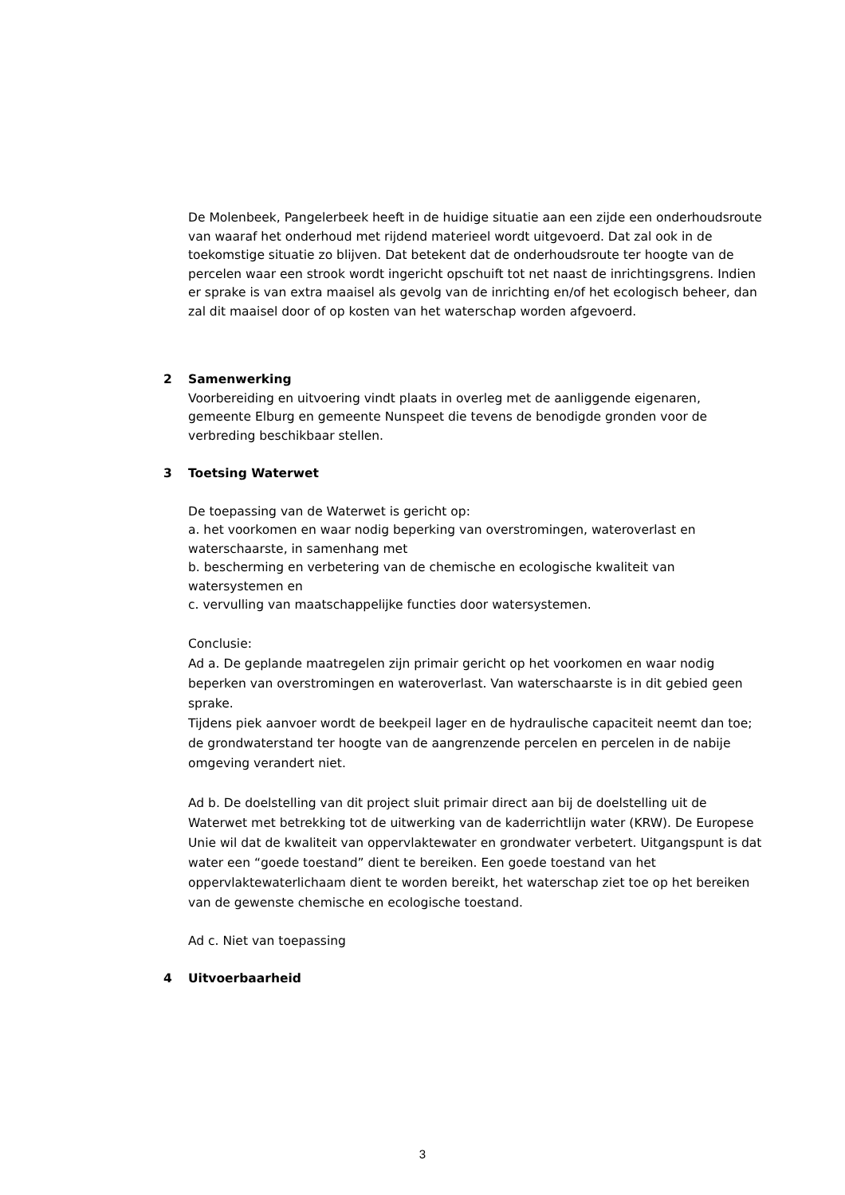De Molenbeek, Pangelerbeek heeft in de huidige situatie aan een zijde een onderhoudsroute van waaraf het onderhoud met rijdend materieel wordt uitgevoerd. Dat zal ook in de toekomstige situatie zo blijven. Dat betekent dat de onderhoudsroute ter hoogte van de percelen waar een strook wordt ingericht opschuift tot net naast de inrichtingsgrens. Indien er sprake is van extra maaisel als gevolg van de inrichting en/of het ecologisch beheer, dan zal dit maaisel door of op kosten van het waterschap worden afgevoerd.
2 Samenwerking
Voorbereiding en uitvoering vindt plaats in overleg met de aanliggende eigenaren, gemeente Elburg en gemeente Nunspeet die tevens de benodigde gronden voor de verbreding beschikbaar stellen.
3 Toetsing Waterwet
De toepassing van de Waterwet is gericht op:
a. het voorkomen en waar nodig beperking van overstromingen, wateroverlast en waterschaarste, in samenhang met
b. bescherming en verbetering van de chemische en ecologische kwaliteit van watersystemen en
c. vervulling van maatschappelijke functies door watersystemen.
Conclusie:
Ad a. De geplande maatregelen zijn primair gericht op het voorkomen en waar nodig beperken van overstromingen en wateroverlast. Van waterschaarste is in dit gebied geen sprake.
Tijdens piek aanvoer wordt de beekpeil lager en de hydraulische capaciteit neemt dan toe; de grondwaterstand ter hoogte van de aangrenzende percelen en percelen in de nabije omgeving verandert niet.
Ad b. De doelstelling van dit project sluit primair direct aan bij de doelstelling uit de Waterwet met betrekking tot de uitwerking van de kaderrichtlijn water (KRW). De Europese Unie wil dat de kwaliteit van oppervlaktewater en grondwater verbetert. Uitgangspunt is dat water een “goede toestand” dient te bereiken. Een goede toestand van het oppervlaktewaterlichaam dient te worden bereikt, het waterschap ziet toe op het bereiken van de gewenste chemische en ecologische toestand.
Ad c. Niet van toepassing
4 Uitvoerbaarheid
3